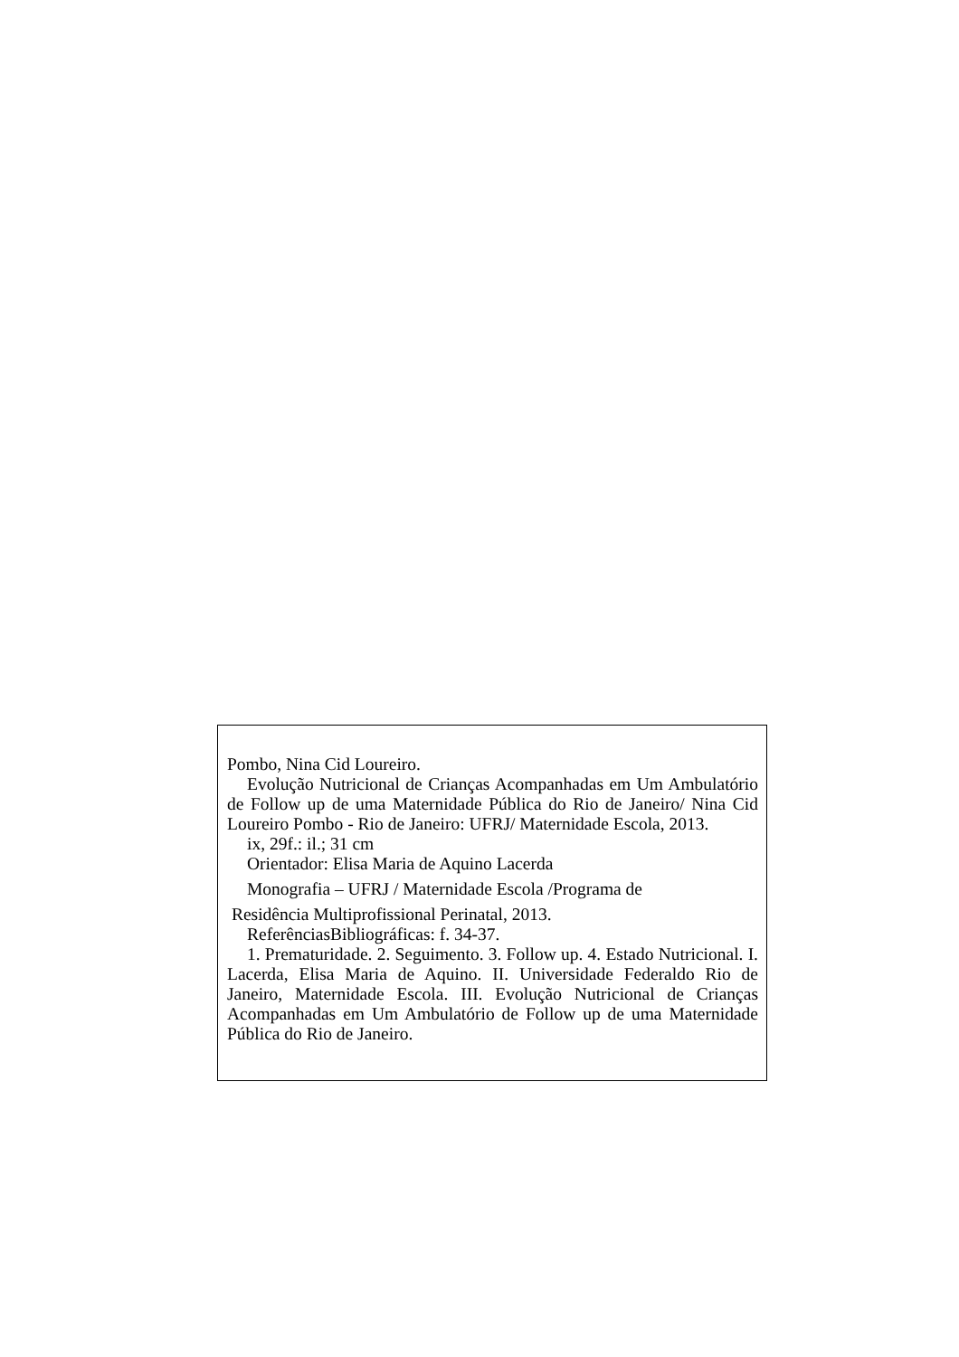Pombo, Nina Cid Loureiro.
Evolução Nutricional de Crianças Acompanhadas em Um Ambulatório de Follow up de uma Maternidade Pública do Rio de Janeiro/ Nina Cid Loureiro Pombo - Rio de Janeiro: UFRJ/ Maternidade Escola, 2013.
ix, 29f.: il.; 31 cm
Orientador: Elisa Maria de Aquino Lacerda
Monografia – UFRJ / Maternidade Escola /Programa de
Residência Multiprofissional Perinatal, 2013.
ReferênciasBibliográficas: f. 34-37.
1. Prematuridade. 2. Seguimento. 3. Follow up. 4. Estado Nutricional. I. Lacerda, Elisa Maria de Aquino. II. Universidade Federaldo Rio de Janeiro, Maternidade Escola. III. Evolução Nutricional de Crianças Acompanhadas em Um Ambulatório de Follow up de uma Maternidade Pública do Rio de Janeiro.